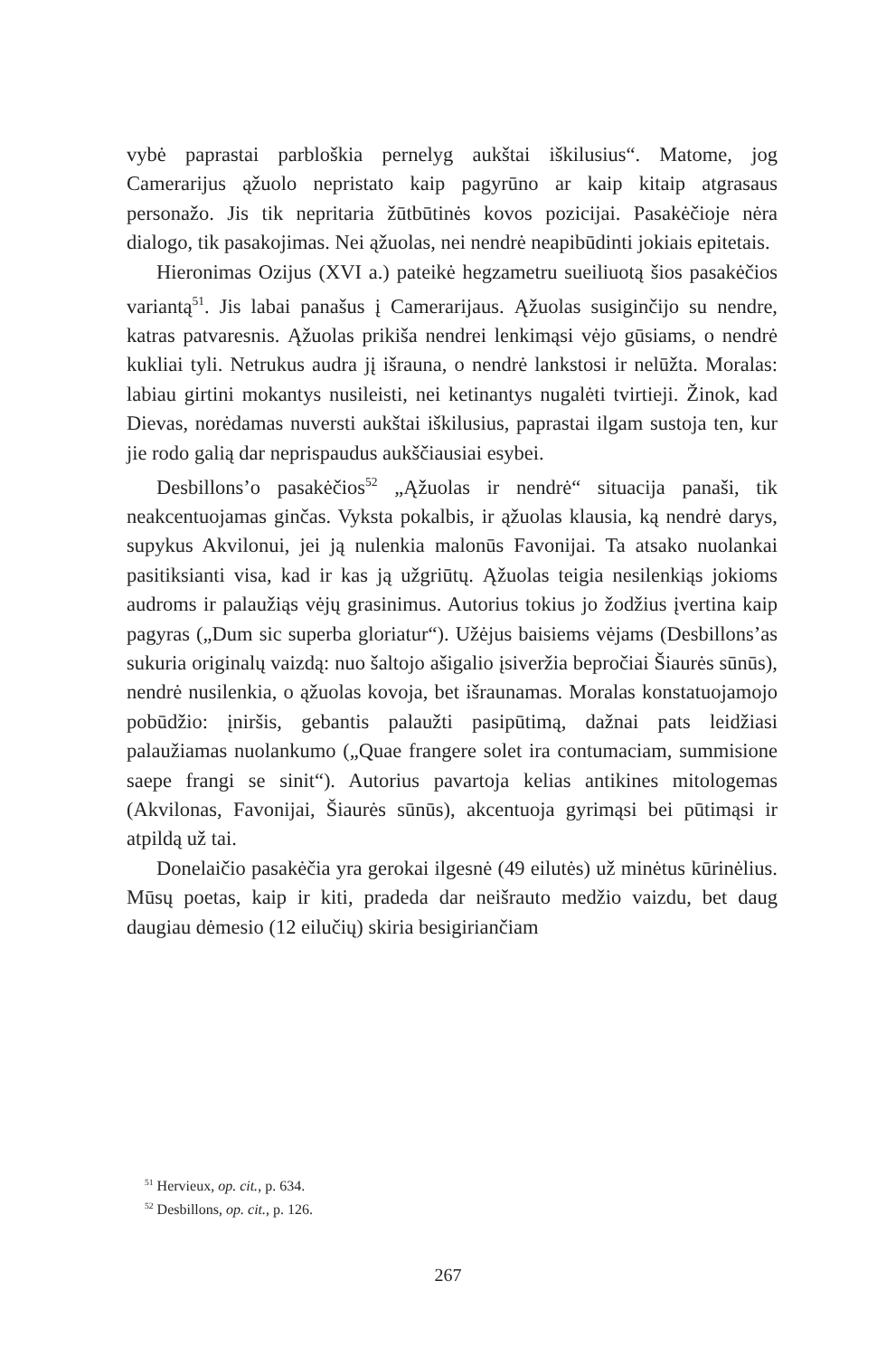vybė paprastai parbloškia pernelyg aukštai iškilusius“. Matome, jog Camerarijus ąžuolo nepristato kaip pagyrūno ar kaip kitaip atgrasaus personažo. Jis tik nepritaria žūtbūtinės kovos pozicijai. Pasakėčioje nėra dialogo, tik pasakojimas. Nei ąžuolas, nei nendrė neapibūdinti jokiais epitetais.
Hieronimas Ozijus (XVI a.) pateikė hegzametru sueiliuotą šios pasakėčios variantą<sup>51</sup>. Jis labai panašus į Camerarijaus. Ąžuolas susiginčijo su nendre, katras patvaresnis. Ąžuolas prikiša nendrei lenkimąsi vėjo gūsiams, o nendrė kukliai tyli. Netrukus audra jį išrauna, o nendrė lankstosi ir nelūžta. Moralas: labiau girtini mokantys nusileisti, nei ketinantys nugalėti tvirtieji. Žinok, kad Dievas, norėdamas nuversti aukštai iškilusius, paprastai ilgam sustoja ten, kur jie rodo galią dar neprispaudus aukščiausiai esybei.
Desbillons’o pasakėčios<sup>52</sup> „Ąžuolas ir nendrė“ situacija panaši, tik neakcentuojamas ginčas. Vyksta pokalbis, ir ąžuolas klausia, ką nendrė darys, supykus Akvilonui, jei ją nulenkia malonūs Favonijai. Ta atsako nuolankai pasitiksianti visa, kad ir kas ją užgriūtų. Ąžuolas teigia nesilenkiąs jokioms audroms ir palaužiąs vėjų grasinimus. Autorius tokius jo žodžius įvertina kaip pagyras („Dum sic superba gloriatur“). Užėjus baisiems vėjams (Desbillons’as sukuria originalų vaizdą: nuo šaltojo ašigalio įsiveržia bepročiai Šiaurės sūnūs), nendrė nusilenkia, o ąžuolas kovoja, bet išraunamas. Moralas konstatuojamojo pobūdžio: įniršis, gebantis palaužti pasipūtimą, dažnai pats leidžiasi palaužiamas nuolankumo („Quae frangere solet ira contumaciam, summisione saepe frangi se sinit“). Autorius pavartoja kelias antikines mitologemas (Akvilonas, Favonijai, Šiaurės sūnūs), akcentuoja gyrimąsi bei pūtimąsi ir atpildą už tai.
Donelaičio pasakėčia yra gerokai ilgesnė (49 eilutės) už minėtus kūrinėlius. Mūsų poetas, kaip ir kiti, pradeda dar neišrauto medžio vaizdu, bet daug daugiau dėmesio (12 eilučių) skiria besigiriančiam
<sup>51</sup> Hervieux, op. cit., p. 634.
<sup>52</sup> Desbillons, op. cit., p. 126.
267